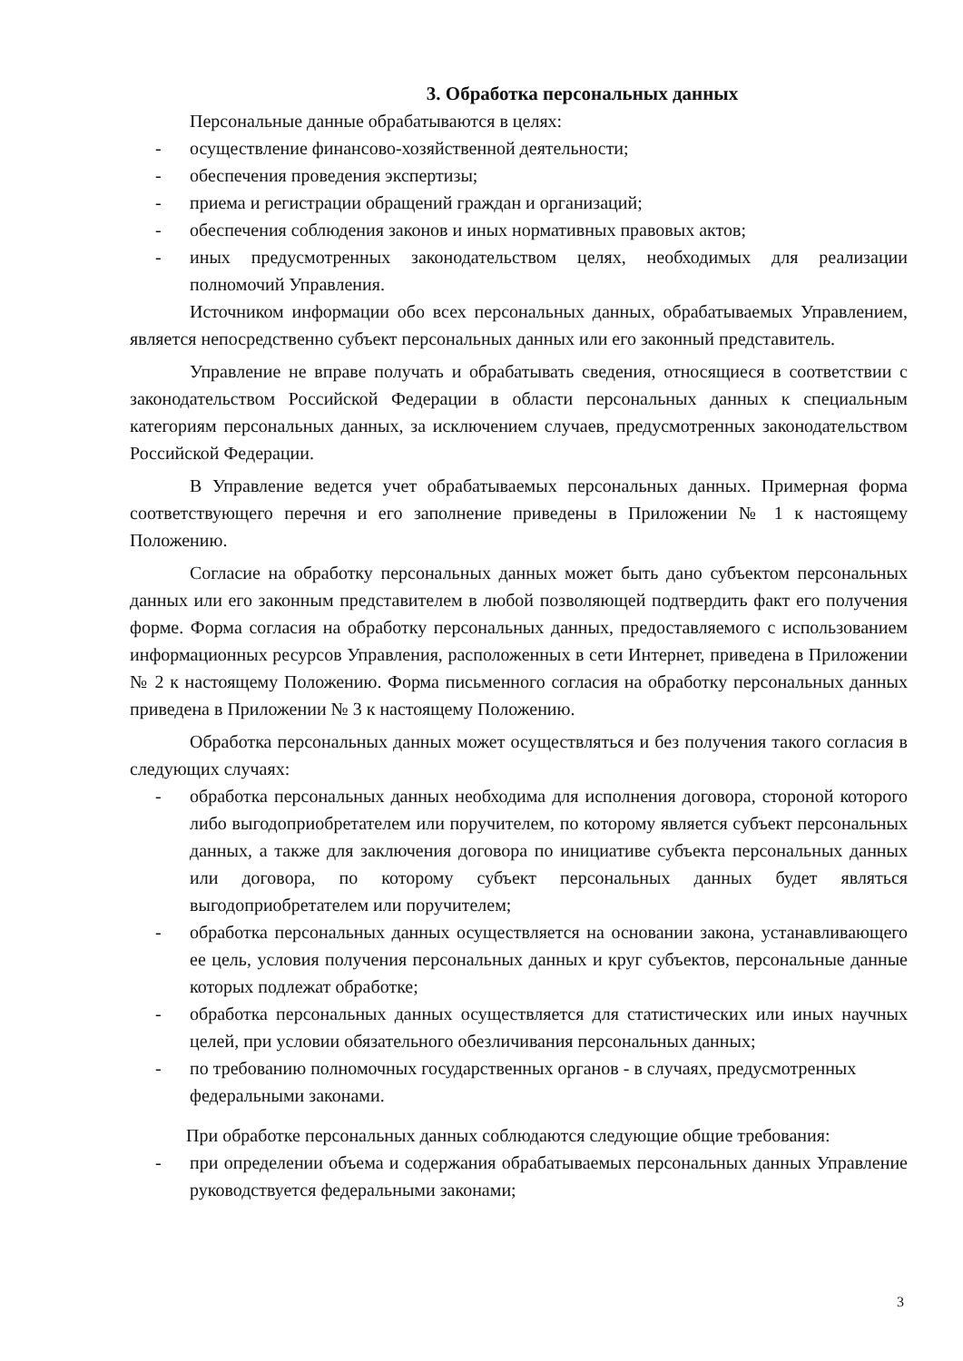3. Обработка персональных данных
Персональные данные обрабатываются в целях:
- осуществление финансово-хозяйственной деятельности;
- обеспечения проведения экспертизы;
- приема и регистрации обращений граждан и организаций;
- обеспечения соблюдения законов и иных нормативных правовых актов;
- иных предусмотренных законодательством целях, необходимых для реализации полномочий Управления.
Источником информации обо всех персональных данных, обрабатываемых Управлением, является непосредственно субъект персональных данных или его законный представитель.
Управление не вправе получать и обрабатывать сведения, относящиеся в соответствии с законодательством Российской Федерации в области персональных данных к специальным категориям персональных данных, за исключением случаев, предусмотренных законодательством Российской Федерации.
В Управление ведется учет обрабатываемых персональных данных. Примерная форма соответствующего перечня и его заполнение приведены в Приложении № 1 к настоящему Положению.
Согласие на обработку персональных данных может быть дано субъектом персональных данных или его законным представителем в любой позволяющей подтвердить факт его получения форме. Форма согласия на обработку персональных данных, предоставляемого с использованием информационных ресурсов Управления, расположенных в сети Интернет, приведена в Приложении № 2 к настоящему Положению. Форма письменного согласия на обработку персональных данных приведена в Приложении № 3 к настоящему Положению.
Обработка персональных данных может осуществляться и без получения такого согласия в следующих случаях:
- обработка персональных данных необходима для исполнения договора, стороной которого либо выгодоприобретателем или поручителем, по которому является субъект персональных данных, а также для заключения договора по инициативе субъекта персональных данных или договора, по которому субъект персональных данных будет являться выгодоприобретателем или поручителем;
- обработка персональных данных осуществляется на основании закона, устанавливающего ее цель, условия получения персональных данных и круг субъектов, персональные данные которых подлежат обработке;
- обработка персональных данных осуществляется для статистических или иных научных целей, при условии обязательного обезличивания персональных данных;
- по требованию полномочных государственных органов - в случаях, предусмотренных федеральными законами.
При обработке персональных данных соблюдаются следующие общие требования:
- при определении объема и содержания обрабатываемых персональных данных Управление руководствуется федеральными законами;
3